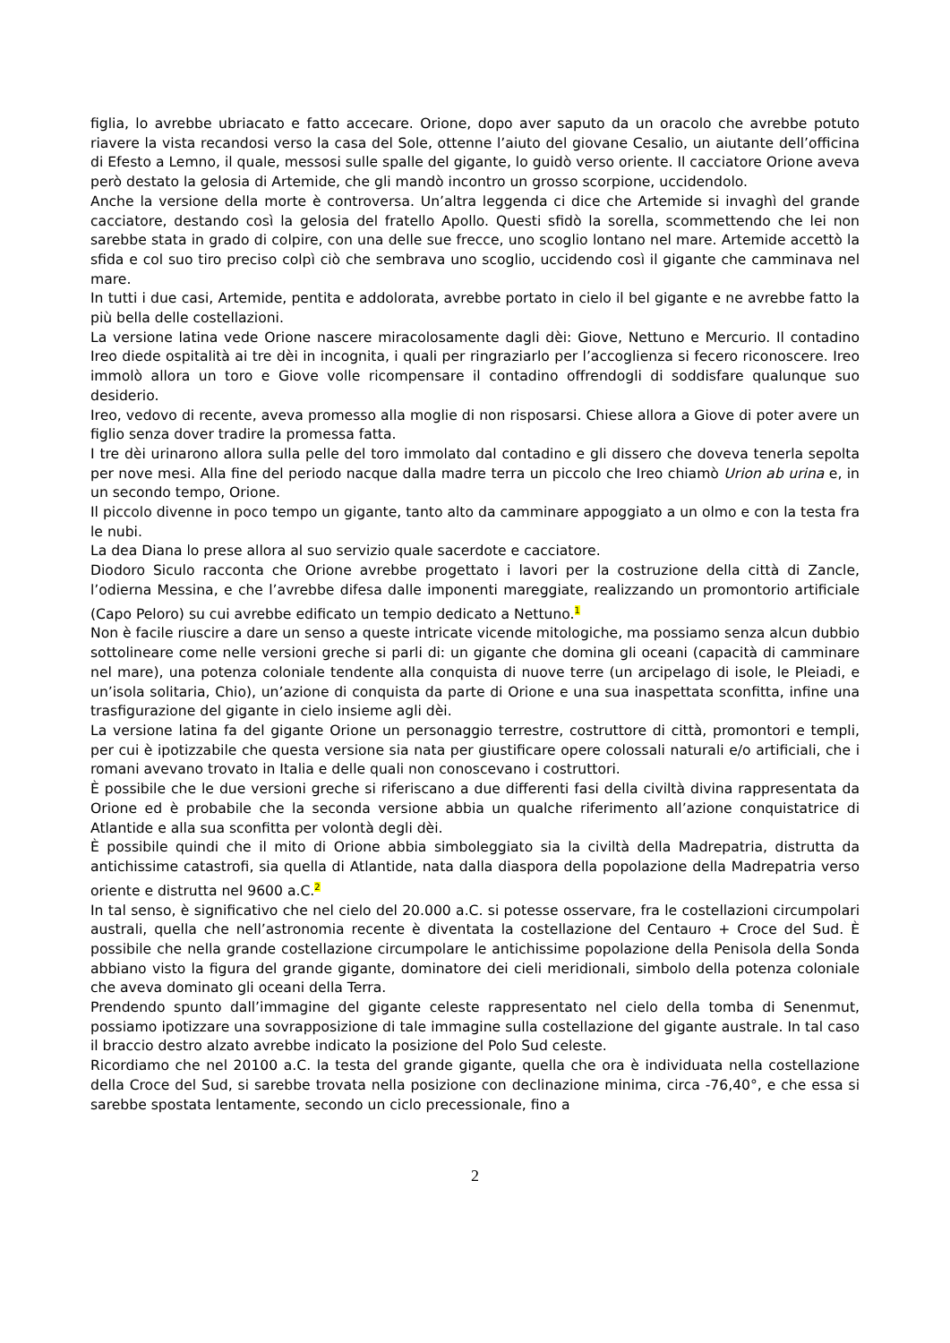figlia, lo avrebbe ubriacato e fatto accecare. Orione, dopo aver saputo da un oracolo che avrebbe potuto riavere la vista recandosi verso la casa del Sole, ottenne l’aiuto del giovane Cesalio, un aiutante dell’officina di Efesto a Lemno, il quale, messosi sulle spalle del gigante, lo guidò verso oriente. Il cacciatore Orione aveva però destato la gelosia di Artemide, che gli mandò incontro un grosso scorpione, uccidendolo.
Anche la versione della morte è controversa. Un’altra leggenda ci dice che Artemide si invaghì del grande cacciatore, destando così la gelosia del fratello Apollo. Questi sfidò la sorella, scommettendo che lei non sarebbe stata in grado di colpire, con una delle sue frecce, uno scoglio lontano nel mare. Artemide accettò la sfida e col suo tiro preciso colpì ciò che sembrava uno scoglio, uccidendo così il gigante che camminava nel mare.
In tutti i due casi, Artemide, pentita e addolorata, avrebbe portato in cielo il bel gigante e ne avrebbe fatto la più bella delle costellazioni.
La versione latina vede Orione nascere miracolosamente dagli dèi: Giove, Nettuno e Mercurio. Il contadino Ireo diede ospitalità ai tre dèi in incognita, i quali per ringraziarlo per l’accoglienza si fecero riconoscere. Ireo immolò allora un toro e Giove volle ricompensare il contadino offrendogli di soddisfare qualunque suo desiderio.
Ireo, vedovo di recente, aveva promesso alla moglie di non risposarsi. Chiese allora a Giove di poter avere un figlio senza dover tradire la promessa fatta.
I tre dèi urinarono allora sulla pelle del toro immolato dal contadino e gli dissero che doveva tenerla sepolta per nove mesi. Alla fine del periodo nacque dalla madre terra un piccolo che Ireo chiamò Urion ab urina e, in un secondo tempo, Orione.
Il piccolo divenne in poco tempo un gigante, tanto alto da camminare appoggiato a un olmo e con la testa fra le nubi.
La dea Diana lo prese allora al suo servizio quale sacerdote e cacciatore.
Diodoro Siculo racconta che Orione avrebbe progettato i lavori per la costruzione della città di Zancle, l’odierna Messina, e che l’avrebbe difesa dalle imponenti mareggiate, realizzando un promontorio artificiale (Capo Peloro) su cui avrebbe edificato un tempio dedicato a Nettuno.<sup>1</sup>
Non è facile riuscire a dare un senso a queste intricate vicende mitologiche, ma possiamo senza alcun dubbio sottolineare come nelle versioni greche si parli di: un gigante che domina gli oceani (capacità di camminare nel mare), una potenza coloniale tendente alla conquista di nuove terre (un arcipelago di isole, le Pleiadi, e un’isola solitaria, Chio), un’azione di conquista da parte di Orione e una sua inaspettata sconfitta, infine una trasfigurazione del gigante in cielo insieme agli dèi.
La versione latina fa del gigante Orione un personaggio terrestre, costruttore di città, promontori e templi, per cui è ipotizzabile che questa versione sia nata per giustificare opere colossali naturali e/o artificiali, che i romani avevano trovato in Italia e delle quali non conoscevano i costruttori.
È possibile che le due versioni greche si riferiscano a due differenti fasi della civiltà divina rappresentata da Orione ed è probabile che la seconda versione abbia un qualche riferimento all’azione conquistatrice di Atlantide e alla sua sconfitta per volontà degli dèi.
È possibile quindi che il mito di Orione abbia simboleggiato sia la civiltà della Madrepatria, distrutta da antichissime catastrofi, sia quella di Atlantide, nata dalla diaspora della popolazione della Madrepatria verso oriente e distrutta nel 9600 a.C.<sup>2</sup>
In tal senso, è significativo che nel cielo del 20.000 a.C. si potesse osservare, fra le costellazioni circumpolari australi, quella che nell’astronomia recente è diventata la costellazione del Centauro + Croce del Sud. È possibile che nella grande costellazione circumpolare le antichissime popolazione della Penisola della Sonda abbiano visto la figura del grande gigante, dominatore dei cieli meridionali, simbolo della potenza coloniale che aveva dominato gli oceani della Terra.
Prendendo spunto dall’immagine del gigante celeste rappresentato nel cielo della tomba di Senenmut, possiamo ipotizzare una sovrapposizione di tale immagine sulla costellazione del gigante australe. In tal caso il braccio destro alzato avrebbe indicato la posizione del Polo Sud celeste.
Ricordiamo che nel 20100 a.C. la testa del grande gigante, quella che ora è individuata nella costellazione della Croce del Sud, si sarebbe trovata nella posizione con declinazione minima, circa -76,40°, e che essa si sarebbe spostata lentamente, secondo un ciclo precessionale, fino a
2